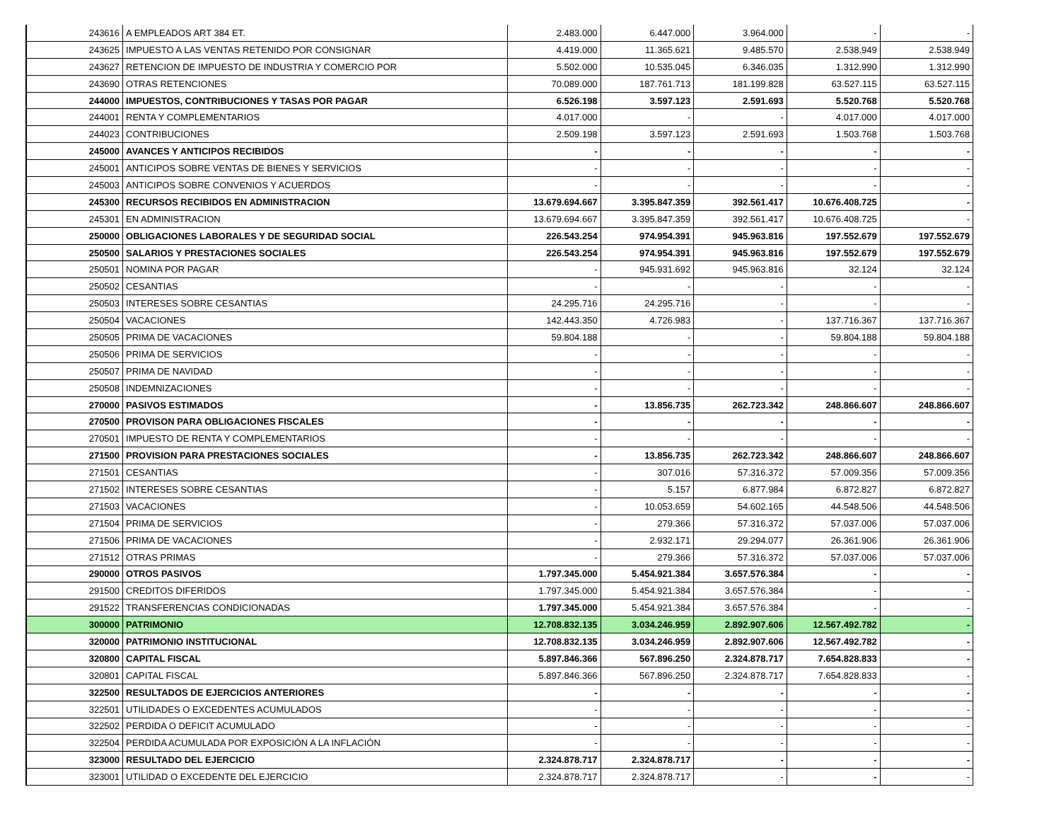| 243616 | A EMPLEADOS ART 384 ET. | 2.483.000 | 6.447.000 | 3.964.000 | - | - |
| 243625 | IMPUESTO A LAS VENTAS RETENIDO POR CONSIGNAR | 4.419.000 | 11.365.621 | 9.485.570 | 2.538.949 | 2.538.949 |
| 243627 | RETENCION DE IMPUESTO DE INDUSTRIA Y COMERCIO POR | 5.502.000 | 10.535.045 | 6.346.035 | 1.312.990 | 1.312.990 |
| 243690 | OTRAS RETENCIONES | 70.089.000 | 187.761.713 | 181.199.828 | 63.527.115 | 63.527.115 |
| 244000 | IMPUESTOS, CONTRIBUCIONES Y TASAS POR PAGAR | 6.526.198 | 3.597.123 | 2.591.693 | 5.520.768 | 5.520.768 |
| 244001 | RENTA Y COMPLEMENTARIOS | 4.017.000 | - | - | 4.017.000 | 4.017.000 |
| 244023 | CONTRIBUCIONES | 2.509.198 | 3.597.123 | 2.591.693 | 1.503.768 | 1.503.768 |
| 245000 | AVANCES Y ANTICIPOS RECIBIDOS | - | - | - | - | - |
| 245001 | ANTICIPOS SOBRE VENTAS DE BIENES Y SERVICIOS | - | - | - | - | - |
| 245003 | ANTICIPOS SOBRE CONVENIOS Y ACUERDOS | - | - | - | - | - |
| 245300 | RECURSOS RECIBIDOS EN ADMINISTRACION | 13.679.694.667 | 3.395.847.359 | 392.561.417 | 10.676.408.725 | - |
| 245301 | EN ADMINISTRACION | 13.679.694.667 | 3.395.847.359 | 392.561.417 | 10.676.408.725 | - |
| 250000 | OBLIGACIONES LABORALES Y DE SEGURIDAD SOCIAL | 226.543.254 | 974.954.391 | 945.963.816 | 197.552.679 | 197.552.679 |
| 250500 | SALARIOS Y PRESTACIONES SOCIALES | 226.543.254 | 974.954.391 | 945.963.816 | 197.552.679 | 197.552.679 |
| 250501 | NOMINA POR PAGAR | - | 945.931.692 | 945.963.816 | 32.124 | 32.124 |
| 250502 | CESANTIAS | - | - | - | - | - |
| 250503 | INTERESES SOBRE CESANTIAS | 24.295.716 | 24.295.716 | - | - | - |
| 250504 | VACACIONES | 142.443.350 | 4.726.983 | - | 137.716.367 | 137.716.367 |
| 250505 | PRIMA DE VACACIONES | 59.804.188 | - | - | 59.804.188 | 59.804.188 |
| 250506 | PRIMA DE SERVICIOS | - | - | - | - | - |
| 250507 | PRIMA DE NAVIDAD | - | - | - | - | - |
| 250508 | INDEMNIZACIONES | - | - | - | - | - |
| 270000 | PASIVOS ESTIMADOS | - | 13.856.735 | 262.723.342 | 248.866.607 | 248.866.607 |
| 270500 | PROVISON PARA OBLIGACIONES FISCALES | - | - | - | - | - |
| 270501 | IMPUESTO DE RENTA Y COMPLEMENTARIOS | - | - | - | - | - |
| 271500 | PROVISION PARA PRESTACIONES SOCIALES | - | 13.856.735 | 262.723.342 | 248.866.607 | 248.866.607 |
| 271501 | CESANTIAS | - | 307.016 | 57.316.372 | 57.009.356 | 57.009.356 |
| 271502 | INTERESES SOBRE CESANTIAS | - | 5.157 | 6.877.984 | 6.872.827 | 6.872.827 |
| 271503 | VACACIONES | - | 10.053.659 | 54.602.165 | 44.548.506 | 44.548.506 |
| 271504 | PRIMA DE SERVICIOS | - | 279.366 | 57.316.372 | 57.037.006 | 57.037.006 |
| 271506 | PRIMA DE VACACIONES | - | 2.932.171 | 29.294.077 | 26.361.906 | 26.361.906 |
| 271512 | OTRAS PRIMAS | - | 279.366 | 57.316.372 | 57.037.006 | 57.037.006 |
| 290000 | OTROS PASIVOS | 1.797.345.000 | 5.454.921.384 | 3.657.576.384 | - | - |
| 291500 | CREDITOS DIFERIDOS | 1.797.345.000 | 5.454.921.384 | 3.657.576.384 | - | - |
| 291522 | TRANSFERENCIAS CONDICIONADAS | 1.797.345.000 | 5.454.921.384 | 3.657.576.384 | - | - |
| 300000 | PATRIMONIO | 12.708.832.135 | 3.034.246.959 | 2.892.907.606 | 12.567.492.782 | - |
| 320000 | PATRIMONIO INSTITUCIONAL | 12.708.832.135 | 3.034.246.959 | 2.892.907.606 | 12.567.492.782 | - |
| 320800 | CAPITAL FISCAL | 5.897.846.366 | 567.896.250 | 2.324.878.717 | 7.654.828.833 | - |
| 320801 | CAPITAL FISCAL | 5.897.846.366 | 567.896.250 | 2.324.878.717 | 7.654.828.833 | - |
| 322500 | RESULTADOS DE EJERCICIOS ANTERIORES | - | - | - | - | - |
| 322501 | UTILIDADES O EXCEDENTES ACUMULADOS | - | - | - | - | - |
| 322502 | PERDIDA O DEFICIT ACUMULADO | - | - | - | - | - |
| 322504 | PERDIDA ACUMULADA POR EXPOSICIÓN A LA INFLACIÓN | - | - | - | - | - |
| 323000 | RESULTADO DEL EJERCICIO | 2.324.878.717 | 2.324.878.717 | - | - | - |
| 323001 | UTILIDAD O EXCEDENTE DEL EJERCICIO | 2.324.878.717 | 2.324.878.717 | - | - | - |